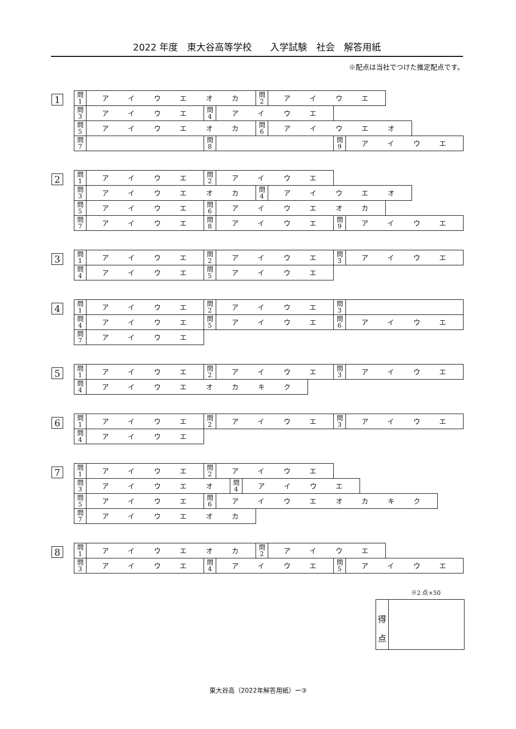2022 年度　東大谷高等学校　　入学試験　社会　解答用紙
※配点は当社でつけた推定配点です。
1
問
1
アイウエオカ
問
2
アイウエ
問
3
アイウエ
問
4
アイウエ
問
5
アイウエオカ
問
6
アイウエオ
問
7
問
8
問
9
アイウエ
2
問
1
アイウエ
問
2
アイウエ
問
3
アイウエオカ
問
4
アイウエオ
問
5
アイウエ
問
6
アイウエオカ
問
7
アイウエ
問
8
アイウエ
問
9
アイウエ
3
問
1
アイウエ
問
2
アイウエ
問
3
アイウエ
問
4
アイウエ
問
5
アイウエ
4
問
1
アイウエ
問
2
アイウエ
問
3
問
4
アイウエ
問
5
アイウエ
問
6
アイウエ
問
7
アイウエ
5
問
1
アイウエ
問
2
アイウエ
問
3
アイウエ
問
4
アイウエオカキク
6
問
1
アイウエ
問
2
アイウエ
問
3
アイウエ
問
4
アイウエ
7
問
1
アイウエ
問
2
アイウエ
問
3
アイウエオ
問
4
アイウエ
問
5
アイウエ
問
6
アイウエオカキク
問
7
アイウエオカ
8
問
1
アイウエオカ
問
2
アイウエ
問
3
アイウエ
問
4
アイウエ
問
5
アイウエ
※2 点×50
得
点
東大谷高（2022年解答用紙）ー③